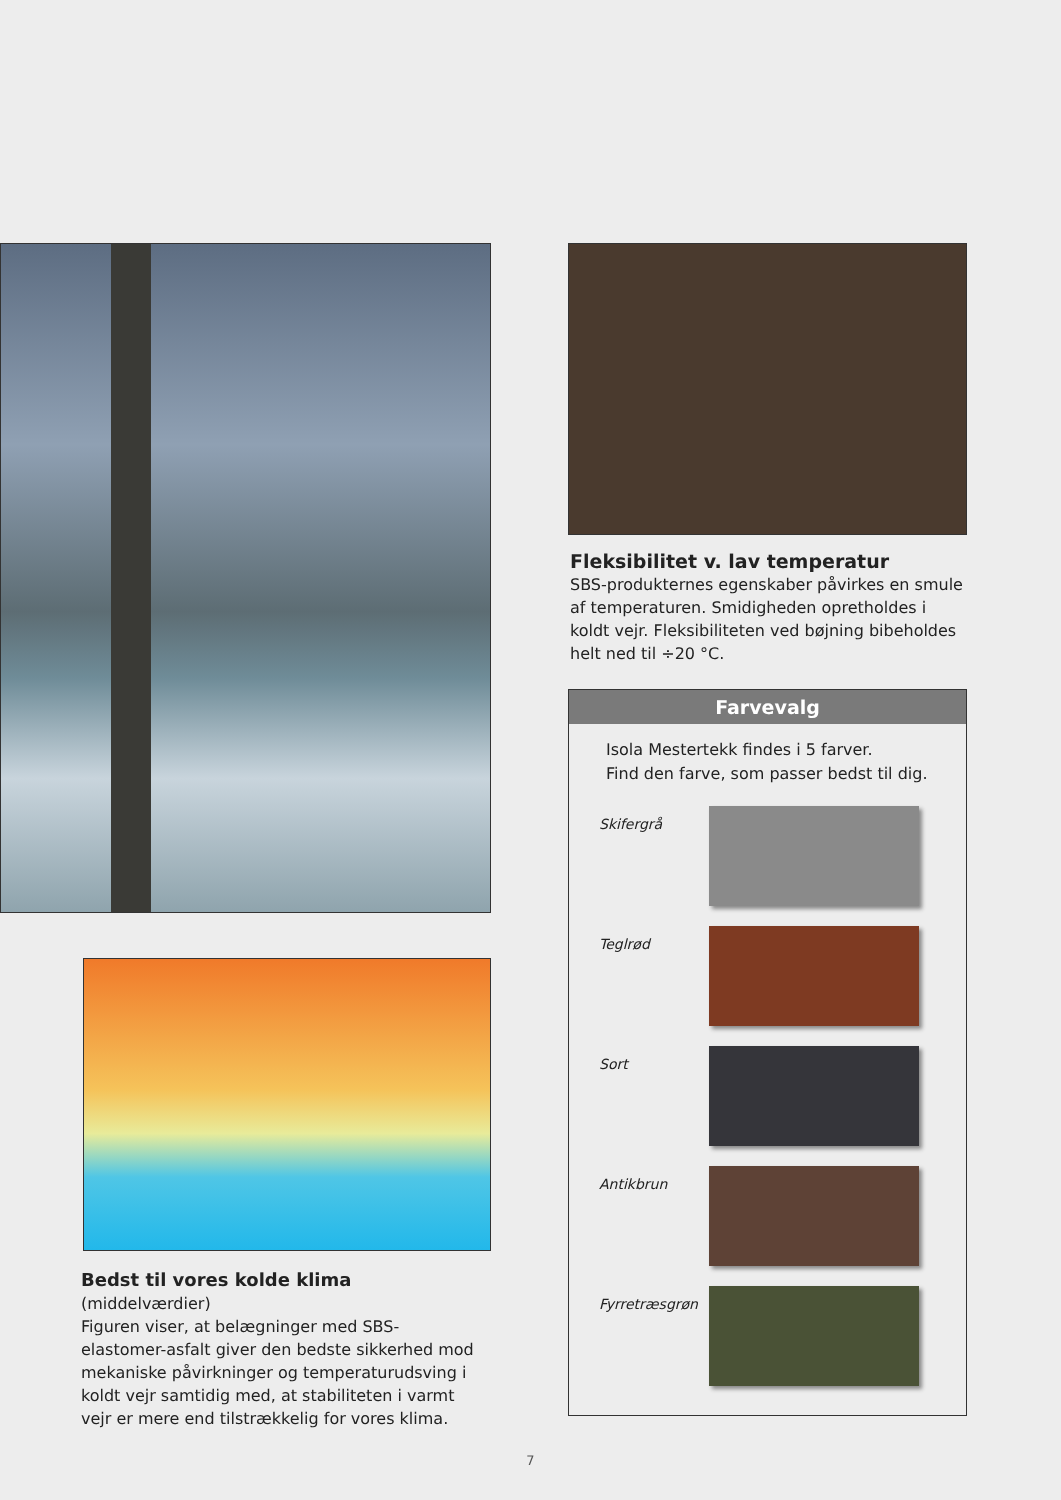Fleksibilitet v. lav temperatur
SBS-produkternes egenskaber påvirkes en smule af temperaturen. Smidigheden opretholdes i koldt vejr. Fleksibiliteten ved bøjning bibeholdes helt ned til ÷20 °C.
Bedst til vores kolde klima (middelværdier)
Figuren viser, at belægninger med SBS-elastomer-asfalt giver den bedste sikkerhed mod mekaniske påvirkninger og temperaturudsving i koldt vejr samtidig med, at stabiliteten i varmt vejr er mere end tilstrækkelig for vores klima.
Farvevalg
Isola Mestertekk findes i 5 farver.
Find den farve, som passer bedst til dig.
Skifergrå
Teglrød
Sort
Antikbrun
Fyrretræsgrøn
7